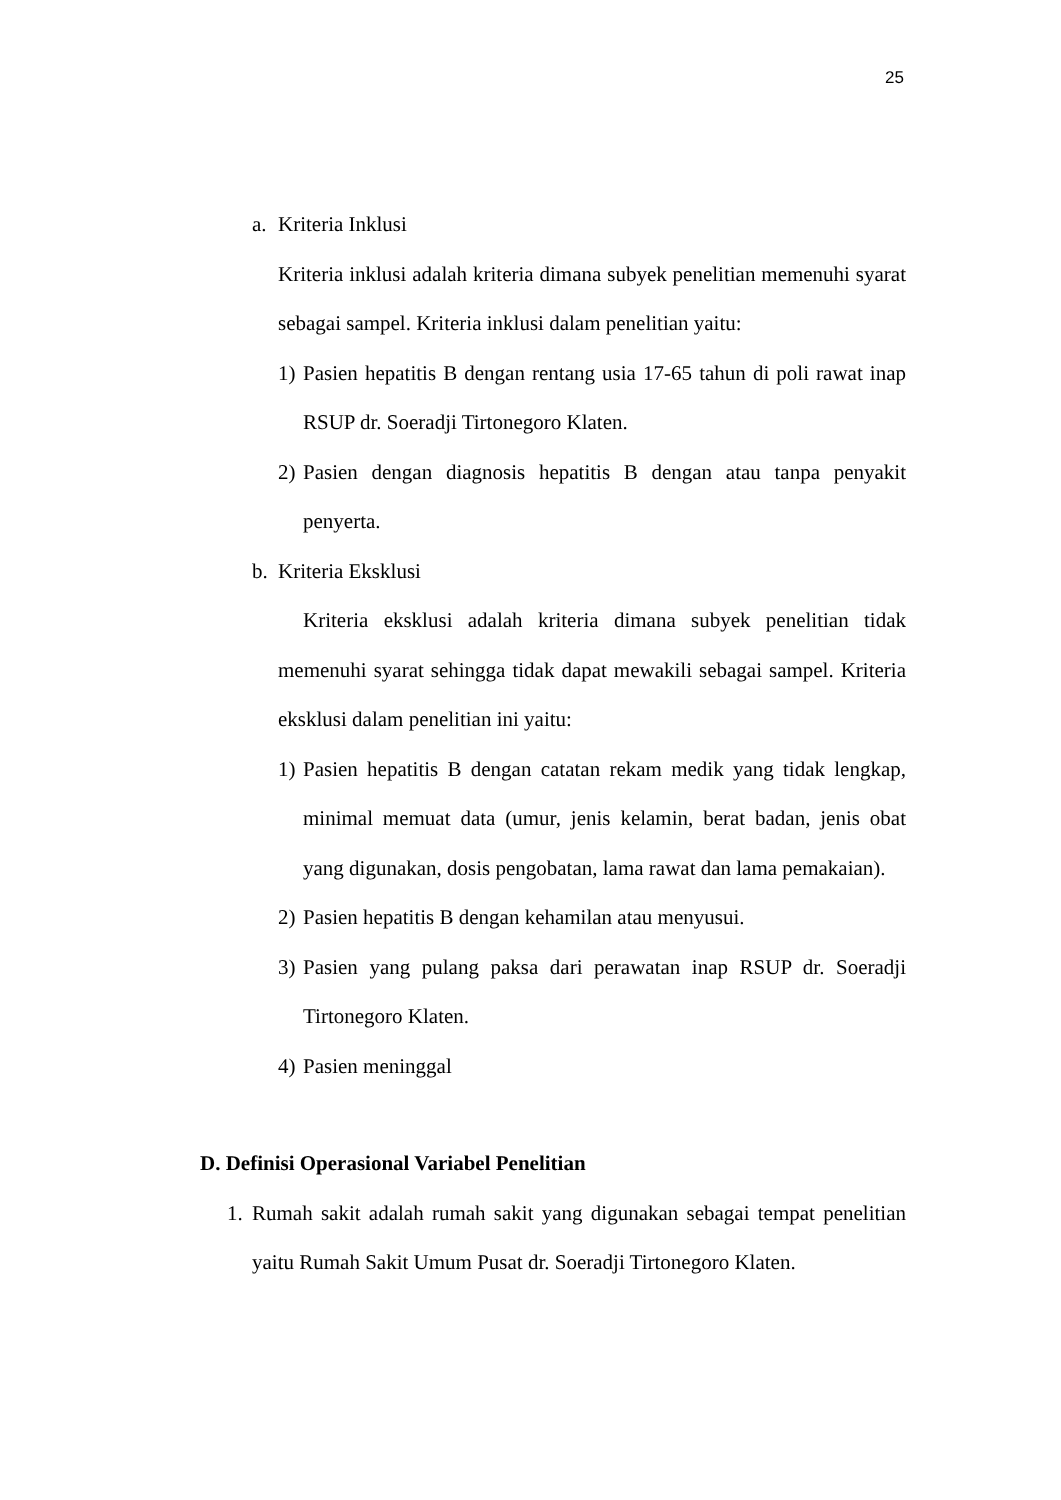25
a. Kriteria Inklusi
Kriteria inklusi adalah kriteria dimana subyek penelitian memenuhi syarat sebagai sampel. Kriteria inklusi dalam penelitian yaitu:
1) Pasien hepatitis B dengan rentang usia 17-65 tahun di poli rawat inap RSUP dr. Soeradji Tirtonegoro Klaten.
2) Pasien dengan diagnosis hepatitis B dengan atau tanpa penyakit penyerta.
b. Kriteria Eksklusi
Kriteria eksklusi adalah kriteria dimana subyek penelitian tidak memenuhi syarat sehingga tidak dapat mewakili sebagai sampel. Kriteria eksklusi dalam penelitian ini yaitu:
1) Pasien hepatitis B dengan catatan rekam medik yang tidak lengkap, minimal memuat data (umur, jenis kelamin, berat badan, jenis obat yang digunakan, dosis pengobatan, lama rawat dan lama pemakaian).
2) Pasien hepatitis B dengan kehamilan atau menyusui.
3) Pasien yang pulang paksa dari perawatan inap RSUP dr. Soeradji Tirtonegoro Klaten.
4) Pasien meninggal
D. Definisi Operasional Variabel Penelitian
1. Rumah sakit adalah rumah sakit yang digunakan sebagai tempat penelitian yaitu Rumah Sakit Umum Pusat dr. Soeradji Tirtonegoro Klaten.